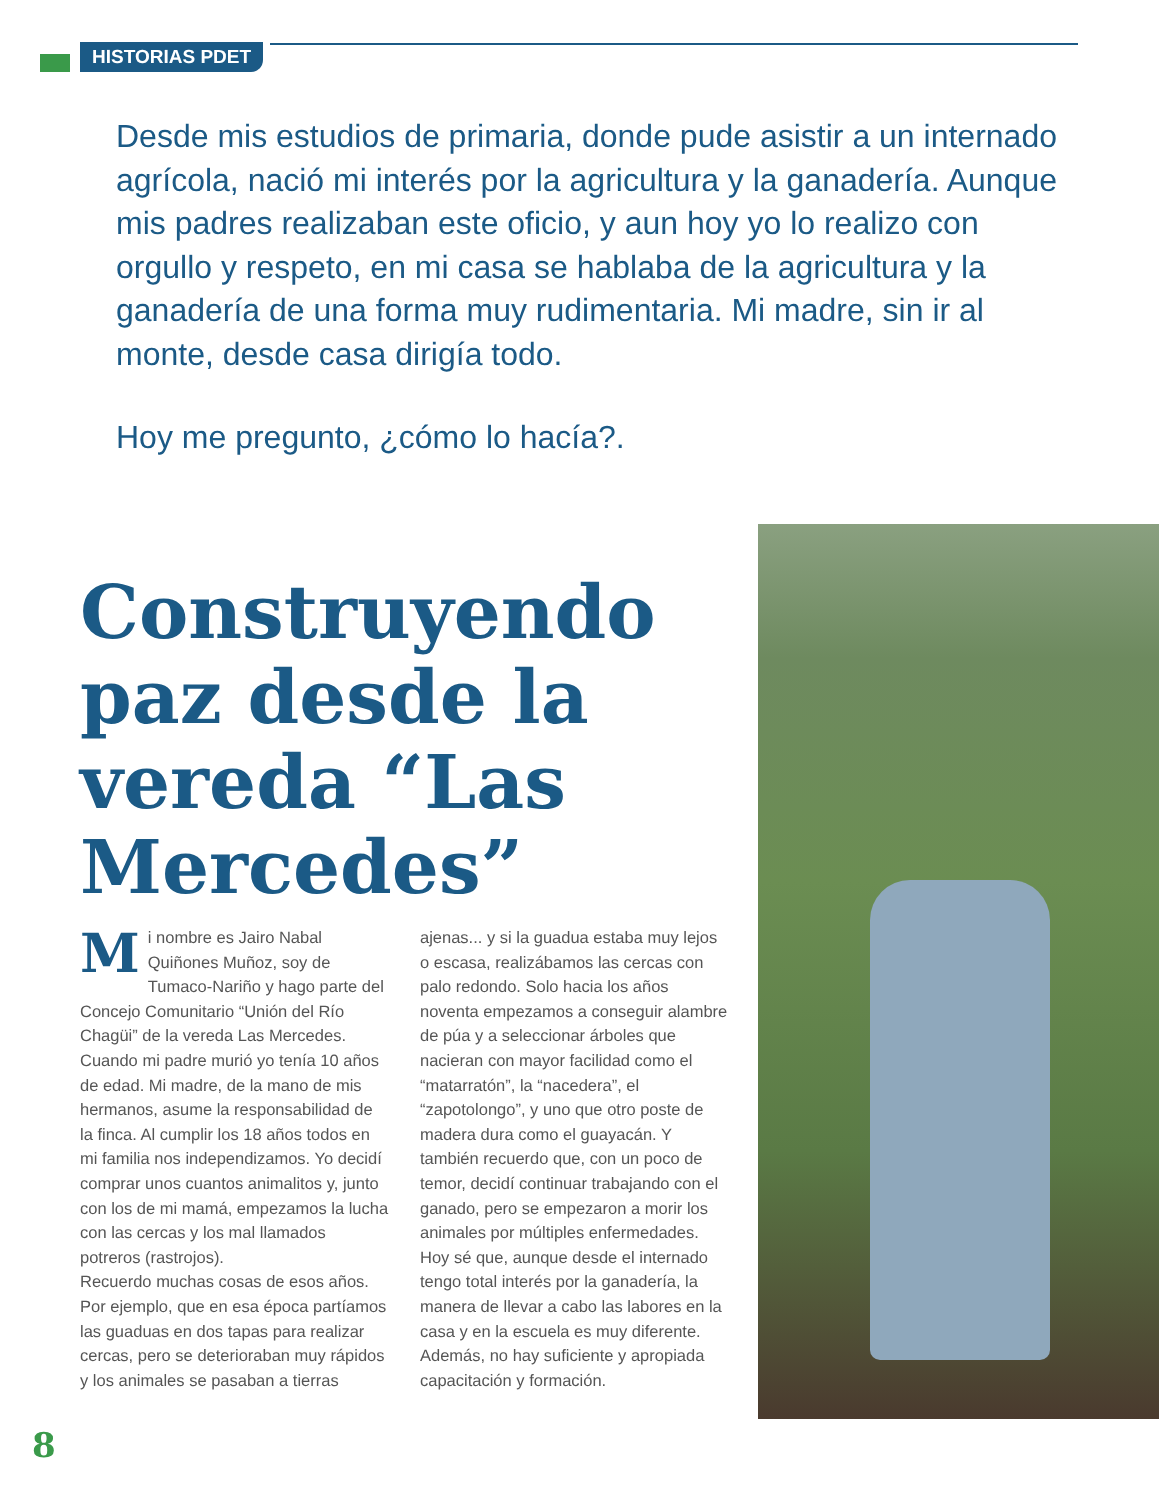HISTORIAS PDET
Desde mis estudios de primaria, donde pude asistir a un internado agrícola, nació mi interés por la agricultura y la ganadería. Aunque mis padres realizaban este oficio, y aun hoy yo lo realizo con orgullo y respeto, en mi casa se hablaba de la agricultura y la ganadería de una forma muy rudimentaria. Mi madre, sin ir al monte, desde casa dirigía todo.
Hoy me pregunto, ¿cómo lo hacía?.
Construyendo paz desde la vereda “Las Mercedes”
Mi nombre es Jairo Nabal Quiñones Muñoz, soy de Tumaco-Nariño y hago parte del Concejo Comunitario “Unión del Río Chagüi” de la vereda Las Mercedes. Cuando mi padre murió yo tenía 10 años de edad. Mi madre, de la mano de mis hermanos, asume la responsabilidad de la finca. Al cumplir los 18 años todos en mi familia nos independizamos. Yo decidí comprar unos cuantos animalitos y, junto con los de mi mamá, empezamos la lucha con las cercas y los mal llamados potreros (rastrojos).
Recuerdo muchas cosas de esos años. Por ejemplo, que en esa época partíamos las guaduas en dos tapas para realizar cercas, pero se deterioraban muy rápidos y los animales se pasaban a tierras ajenas... y si la guadua estaba muy lejos o escasa, realizábamos las cercas con palo redondo. Solo hacia los años noventa empezamos a conseguir alambre de púa y a seleccionar árboles que nacieran con mayor facilidad como el “matarratón”, la “nacedera”, el “zapotolongo”, y uno que otro poste de madera dura como el guayacán. Y también recuerdo que, con un poco de temor, decidí continuar trabajando con el ganado, pero se empezaron a morir los animales por múltiples enfermedades. Hoy sé que, aunque desde el internado tengo total interés por la ganadería, la manera de llevar a cabo las labores en la casa y en la escuela es muy diferente. Además, no hay suficiente y apropiada capacitación y formación.
8